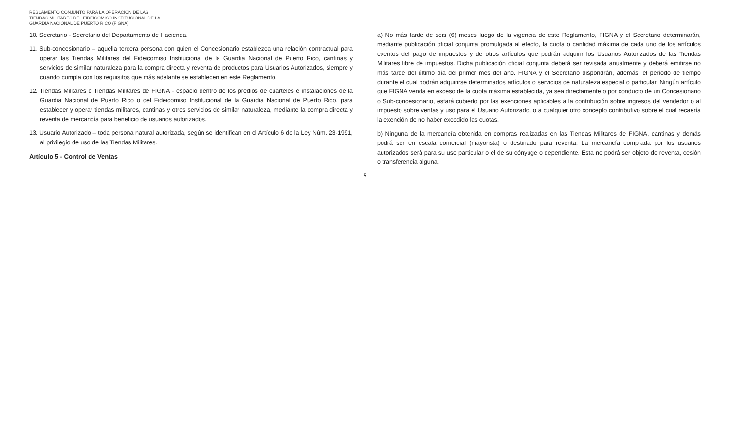REGLAMENTO CONJUNTO PARA LA OPERACIÓN DE LAS
TIENDAS MILITARES DEL FIDEICOMISO INSTITUCIONAL DE LA
GUARDIA NACIONAL DE PUERTO RICO (FIGNA)
10. Secretario - Secretario del Departamento de Hacienda.
11. Sub-concesionario – aquella tercera persona con quien el Concesionario establezca una relación contractual para operar las Tiendas Militares del Fideicomiso Institucional de la Guardia Nacional de Puerto Rico, cantinas y servicios de similar naturaleza para la compra directa y reventa de productos para Usuarios Autorizados, siempre y cuando cumpla con los requisitos que más adelante se establecen en este Reglamento.
12. Tiendas Militares o Tiendas Militares de FIGNA - espacio dentro de los predios de cuarteles e instalaciones de la Guardia Nacional de Puerto Rico o del Fideicomiso Institucional de la Guardia Nacional de Puerto Rico, para establecer y operar tiendas militares, cantinas y otros servicios de similar naturaleza, mediante la compra directa y reventa de mercancía para beneficio de usuarios autorizados.
13. Usuario Autorizado – toda persona natural autorizada, según se identifican en el Artículo 6 de la Ley Núm. 23-1991, al privilegio de uso de las Tiendas Militares.
Artículo 5 - Control de Ventas
a) No más tarde de seis (6) meses luego de la vigencia de este Reglamento, FIGNA y el Secretario determinarán, mediante publicación oficial conjunta promulgada al efecto, la cuota o cantidad máxima de cada uno de los artículos exentos del pago de impuestos y de otros artículos que podrán adquirir los Usuarios Autorizados de las Tiendas Militares libre de impuestos. Dicha publicación oficial conjunta deberá ser revisada anualmente y deberá emitirse no más tarde del último día del primer mes del año. FIGNA y el Secretario dispondrán, además, el período de tiempo durante el cual podrán adquirirse determinados artículos o servicios de naturaleza especial o particular. Ningún artículo que FIGNA venda en exceso de la cuota máxima establecida, ya sea directamente o por conducto de un Concesionario o Sub-concesionario, estará cubierto por las exenciones aplicables a la contribución sobre ingresos del vendedor o al impuesto sobre ventas y uso para el Usuario Autorizado, o a cualquier otro concepto contributivo sobre el cual recaería la exención de no haber excedido las cuotas.
b) Ninguna de la mercancía obtenida en compras realizadas en las Tiendas Militares de FIGNA, cantinas y demás podrá ser en escala comercial (mayorista) o destinado para reventa. La mercancía comprada por los usuarios autorizados será para su uso particular o el de su cónyuge o dependiente. Esta no podrá ser objeto de reventa, cesión o transferencia alguna.
5